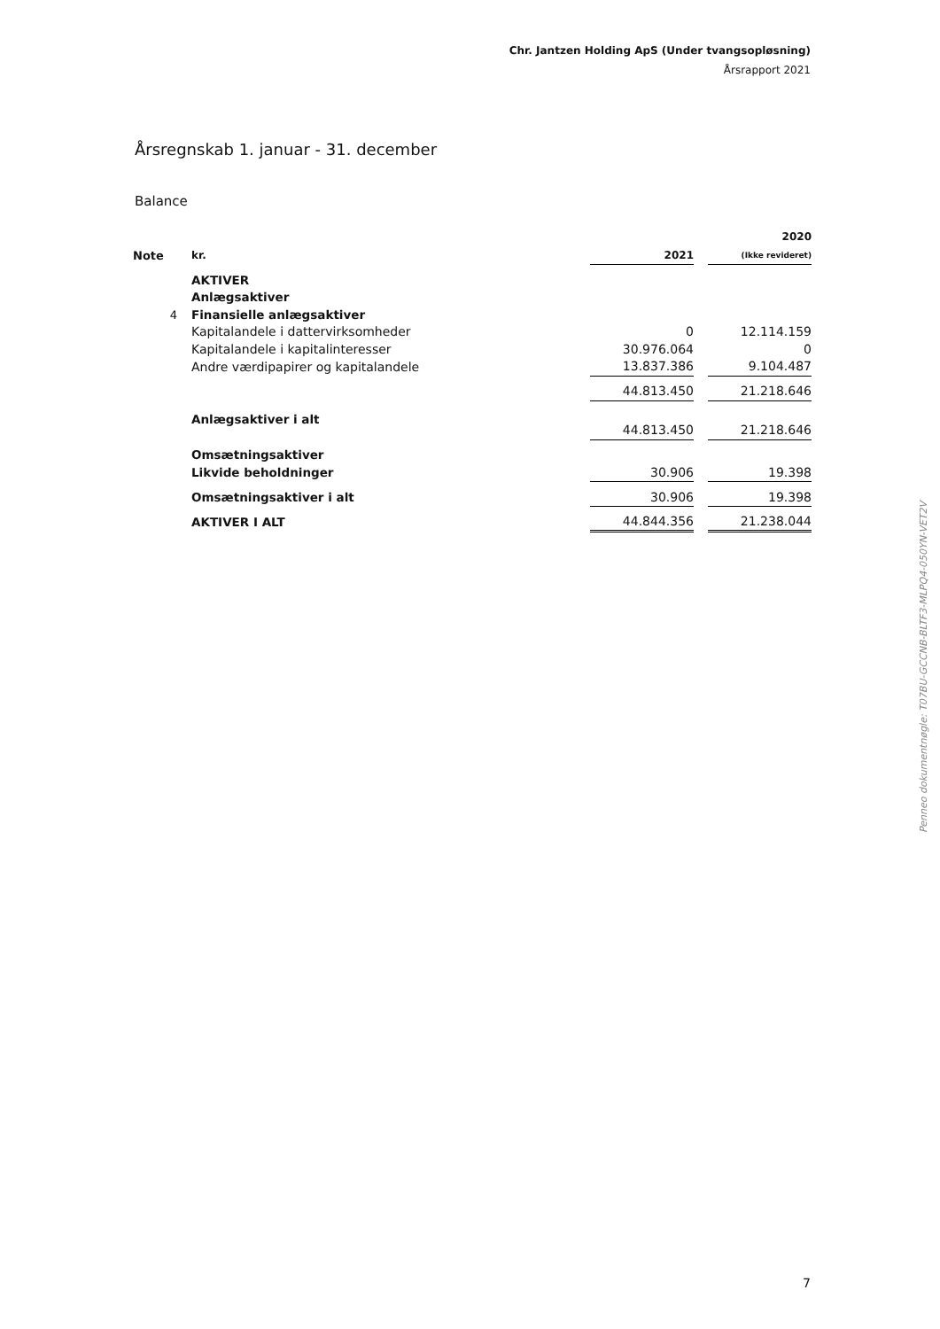Chr. Jantzen Holding ApS (Under tvangsopløsning)
Årsrapport 2021
Årsregnskab 1. januar - 31. december
Balance
| Note | kr. | 2021 | | 2020 (Ikke revideret) |
| --- | --- | --- | --- | --- |
| | AKTIVER | | | |
| | Anlægsaktiver | | | |
| 4 | Finansielle anlægsaktiver | | | |
| | Kapitalandele i dattervirksomheder | 0 | | 12.114.159 |
| | Kapitalandele i kapitalinteresser | 30.976.064 | | 0 |
| | Andre værdipapirer og kapitalandele | 13.837.386 | | 9.104.487 |
| | | 44.813.450 | | 21.218.646 |
| | Anlægsaktiver i alt | 44.813.450 | | 21.218.646 |
| | Omsætningsaktiver | | | |
| | Likvide beholdninger | 30.906 | | 19.398 |
| | Omsætningsaktiver i alt | 30.906 | | 19.398 |
| | AKTIVER I ALT | 44.844.356 | | 21.238.044 |
Penneo dokumentnøgle: T07BU-GCCNB-BLTF3-MLPQ4-050YN-VET2V
7